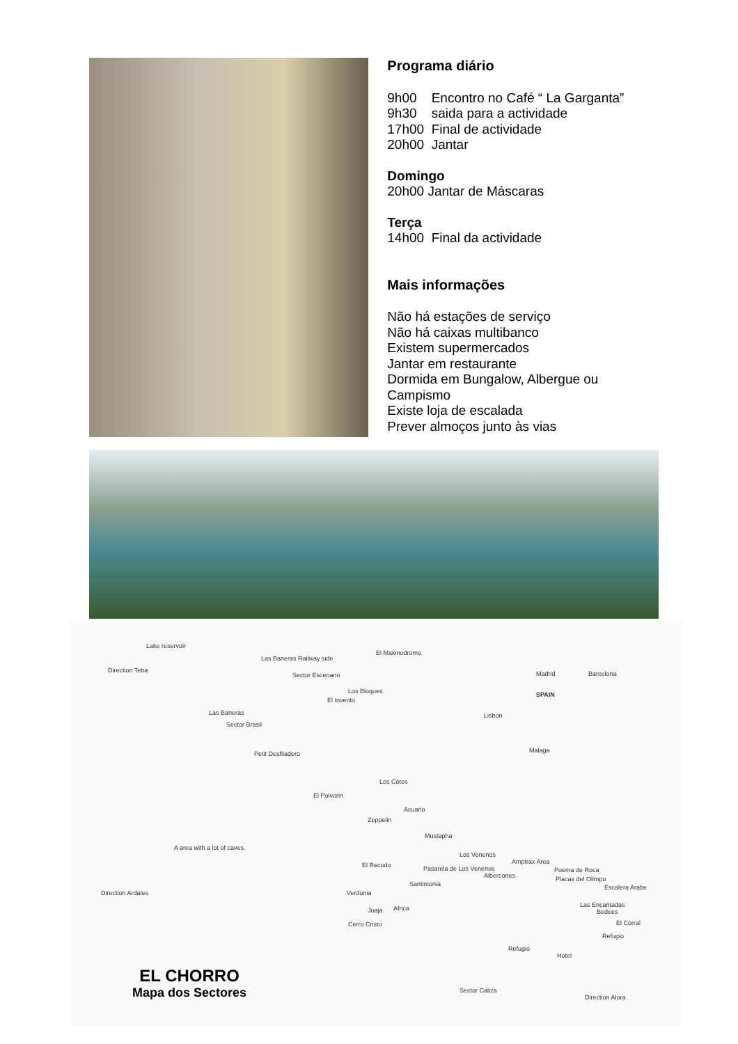Programa diário
9h00 Encontro no Café “ La Garganta”
9h30 saida para a actividade
17h00 Final de actividade
20h00 Jantar
Domingo
20h00 Jantar de Máscaras
Terça
14h00 Final da actividade
Mais informações
Não há estações de serviço
Não há caixas multibanco
Existem supermercados
Jantar em restaurante
Dormida em Bungalow, Albergue ou Campismo
Existe loja de escalada
Prever almoços junto às vias
Lake reservoir
Direction Teba
Las Baneras Railway side
Sector Escenario
El Makinodromo
Los Bloques
El Invento
Las Baneras
Sector Brasil
Petit Desfiladero
Los Cotos
El Polvorin
Acuario
Zeppelin
Mustapha
A area with a lot of caves.
Los Venenos
Amptrax Area El Recodo Pasarela de Los Venenos
Albercones
Poema de Roca
Placas del Olimpo
Santimonia Escalera Arabe
Direction Ardales Verdonia
Las Encantadas
Bedees Juaja Africa
Cerro Cristo El Corral
Refugio
Refugio
Hotel
Sector Caliza
Direction Alora
Madrid
SPAIN
Barcelona
Lisbon
Malaga
EL CHORRO
Mapa dos Sectores